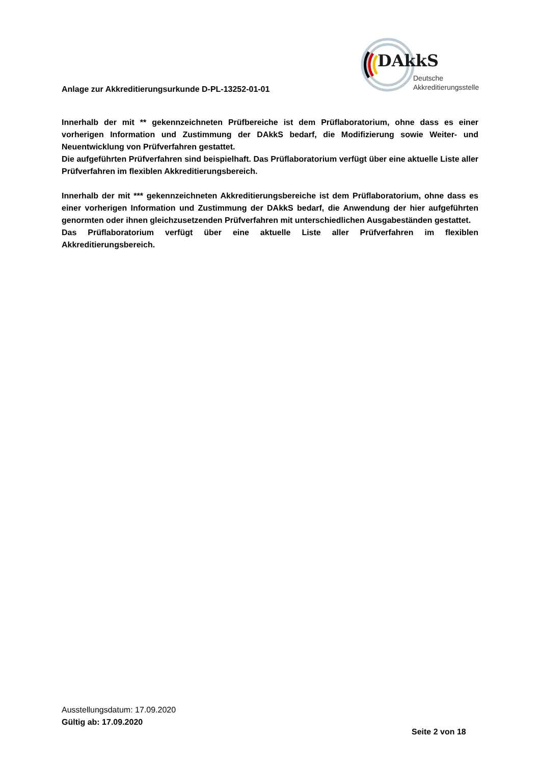DAkkS
Deutsche
Akkreditierungsstelle
Anlage zur Akkreditierungsurkunde D-PL-13252-01-01
Innerhalb der mit ** gekennzeichneten Prüfbereiche ist dem Prüflaboratorium, ohne dass es einer vorherigen Information und Zustimmung der DAkkS bedarf, die Modifizierung sowie Weiter- und Neuentwicklung von Prüfverfahren gestattet.
Die aufgeführten Prüfverfahren sind beispielhaft. Das Prüflaboratorium verfügt über eine aktuelle Liste aller Prüfverfahren im flexiblen Akkreditierungsbereich.
Innerhalb der mit *** gekennzeichneten Akkreditierungsbereiche ist dem Prüflaboratorium, ohne dass es einer vorherigen Information und Zustimmung der DAkkS bedarf, die Anwendung der hier aufgeführten genormten oder ihnen gleichzusetzenden Prüfverfahren mit unterschiedlichen Ausgabeständen gestattet.
Das Prüflaboratorium verfügt über eine aktuelle Liste aller Prüfverfahren im flexiblen Akkreditierungsbereich.
Ausstellungsdatum: 17.09.2020
Gültig ab: 17.09.2020
Seite 2 von 18